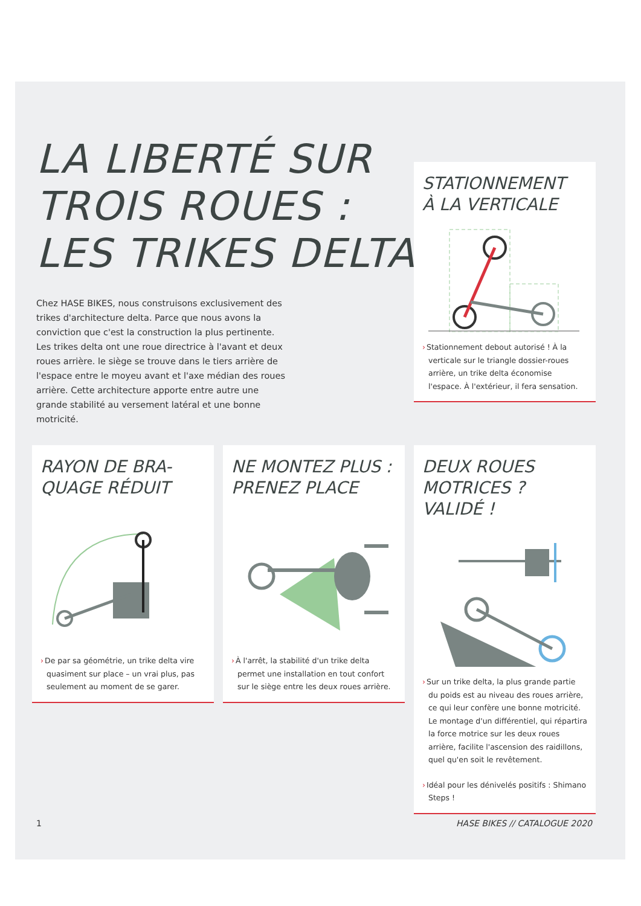LA LIBERTÉ SUR
TROIS ROUES :
LES TRIKES DELTA
Chez HASE BIKES, nous construisons exclusivement des trikes d'architecture delta. Parce que nous avons la conviction que c'est la construction la plus pertinente. Les trikes delta ont une roue directrice à l'avant et deux roues arrière. le siège se trouve dans le tiers arrière de l'espace entre le moyeu avant et l'axe médian des roues arrière. Cette architecture apporte entre autre une grande stabilité au versement latéral et une bonne motricité.
STATIONNEMENT
À LA VERTICALE
›Stationnement debout autorisé ! À la verticale sur le triangle dossier-roues arrière, un trike delta économise l'espace. À l'extérieur, il fera sensation.
RAYON DE BRA-
QUAGE RÉDUIT
›De par sa géométrie, un trike delta vire quasiment sur place – un vrai plus, pas seulement au moment de se garer.
NE MONTEZ PLUS :
PRENEZ PLACE
›À l'arrêt, la stabilité d'un trike delta permet une installation en tout confort sur le siège entre les deux roues arrière.
DEUX ROUES
MOTRICES ? VALIDÉ !
›Sur un trike delta, la plus grande partie du poids est au niveau des roues arrière, ce qui leur confère une bonne motricité. Le montage d'un différentiel, qui répartira la force motrice sur les deux roues arrière, facilite l'ascension des raidillons, quel qu'en soit le revêtement.
›Idéal pour les dénivelés positifs : Shimano Steps !
1 HASE BIKES // CATALOGUE 2020